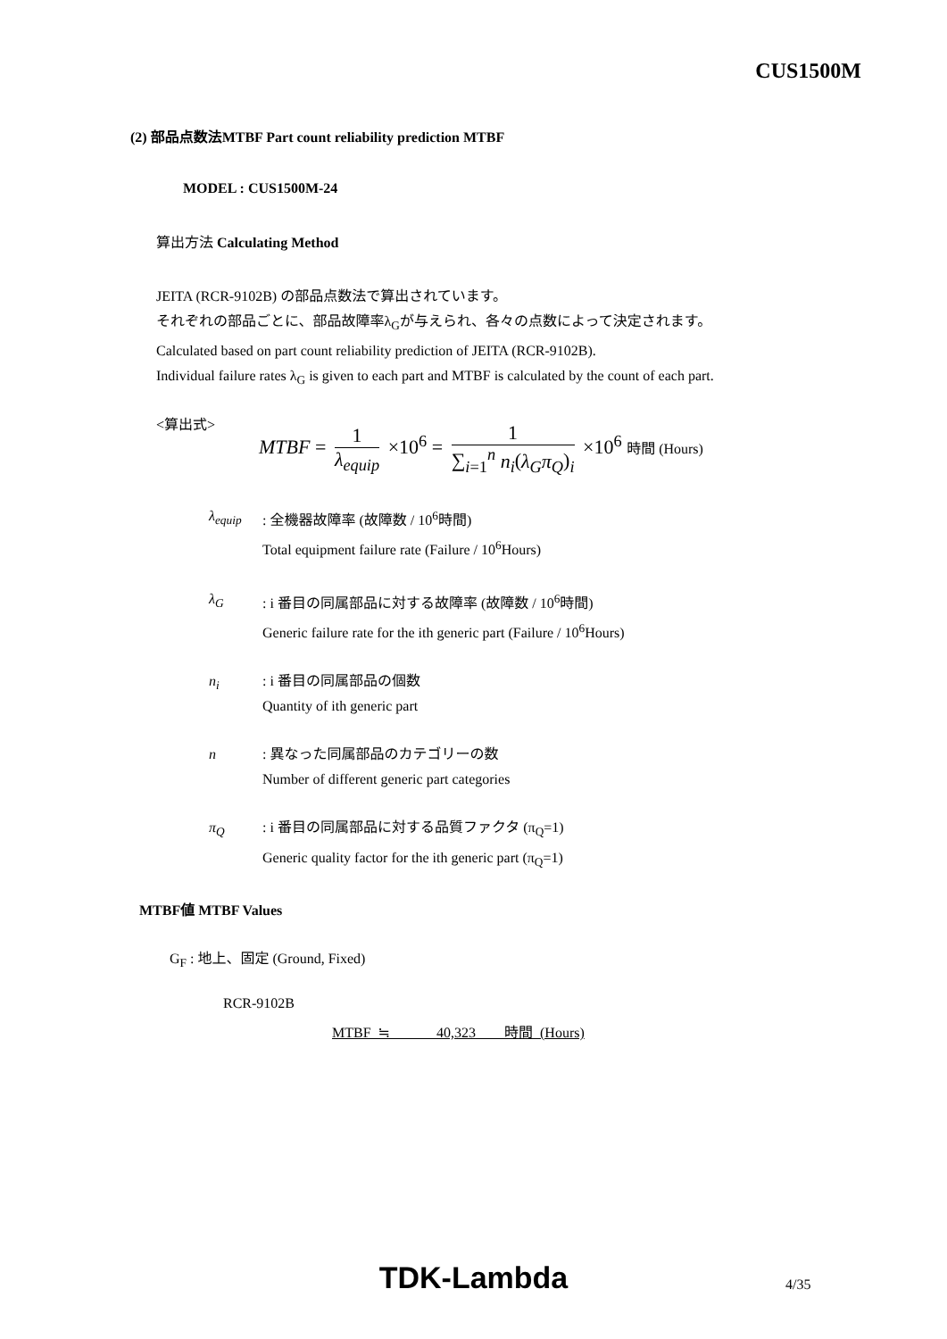CUS1500M
(2) 部品点数法MTBF Part count reliability prediction MTBF
MODEL : CUS1500M-24
算出方法 Calculating Method
JEITA (RCR-9102B) の部品点数法で算出されています。
それぞれの部品ごとに、部品故障率λ<sub>G</sub>が与えられ、各々の点数によって決定されます。
Calculated based on part count reliability prediction of JEITA (RCR-9102B).
Individual failure rates λ<sub>G</sub> is given to each part and MTBF is calculated by the count of each part.
<算出式>
MTBF = 1 λ<sub>equip</sub> ×10<sup>6</sup> = 1 ∑<sub>i=1</sub><sup>n</sup> n<sub>i</sub>(λ<sub>G</sub>π<sub>Q</sub>)<sub>i</sub> ×10<sup>6</sup> 時間 (Hours)
λ<sub>equip</sub> : 全機器故障率 (故障数 / 10<sup>6</sup>時間)
Total equipment failure rate (Failure / 10<sup>6</sup>Hours)
λ<sub>G</sub> : i 番目の同属部品に対する故障率 (故障数 / 10<sup>6</sup>時間)
Generic failure rate for the ith generic part (Failure / 10<sup>6</sup>Hours)
n<sub>i</sub> : i 番目の同属部品の個数
Quantity of ith generic part
n : 異なった同属部品のカテゴリーの数
Number of different generic part categories
π<sub>Q</sub> : i 番目の同属部品に対する品質ファクタ (π<sub>Q</sub>=1)
Generic quality factor for the ith generic part (π<sub>Q</sub>=1)
MTBF値 MTBF Values
G<sub>F</sub> : 地上、固定 (Ground, Fixed)
RCR-9102B
MTBF ≒ 40,323 時間 (Hours)
TDK-Lambda 4/35